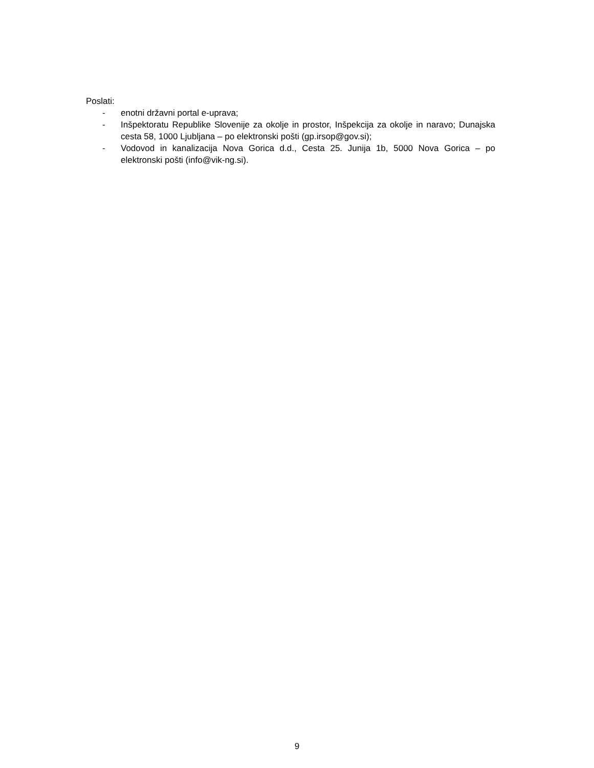Poslati:
- enotni državni portal e-uprava;
- Inšpektoratu Republike Slovenije za okolje in prostor, Inšpekcija za okolje in naravo; Dunajska cesta 58, 1000 Ljubljana – po elektronski pošti (gp.irsop@gov.si);
- Vodovod in kanalizacija Nova Gorica d.d., Cesta 25. Junija 1b, 5000 Nova Gorica – po elektronski pošti (info@vik-ng.si).
9